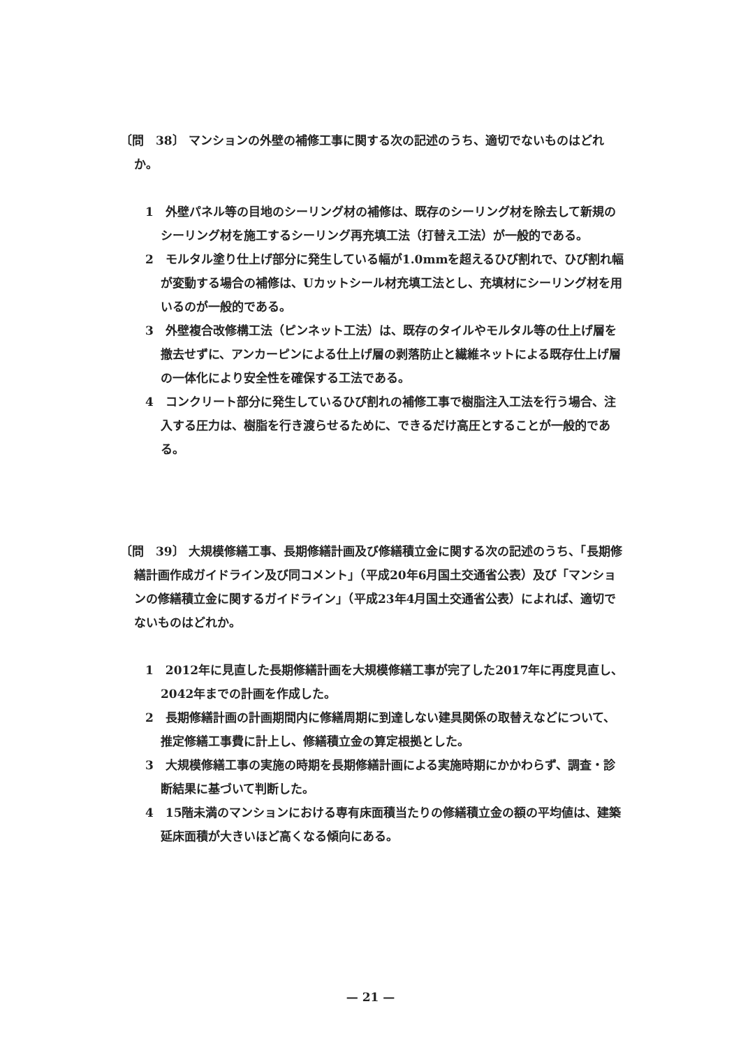〔問　38〕 マンションの外壁の補修工事に関する次の記述のうち、適切でないものはどれか。
1　外壁パネル等の目地のシーリング材の補修は、既存のシーリング材を除去して新規のシーリング材を施工するシーリング再充填工法（打替え工法）が一般的である。
2　モルタル塗り仕上げ部分に発生している幅が1.0mmを超えるひび割れで、ひび割れ幅が変動する場合の補修は、Uカットシール材充填工法とし、充填材にシーリング材を用いるのが一般的である。
3　外壁複合改修構工法（ピンネット工法）は、既存のタイルやモルタル等の仕上げ層を撤去せずに、アンカーピンによる仕上げ層の剥落防止と繊維ネットによる既存仕上げ層の一体化により安全性を確保する工法である。
4　コンクリート部分に発生しているひび割れの補修工事で樹脂注入工法を行う場合、注入する圧力は、樹脂を行き渡らせるために、できるだけ高圧とすることが一般的である。
〔問　39〕 大規模修繕工事、長期修繕計画及び修繕積立金に関する次の記述のうち、「長期修繕計画作成ガイドライン及び同コメント」（平成20年6月国土交通省公表）及び「マンションの修繕積立金に関するガイドライン」（平成23年4月国土交通省公表）によれば、適切でないものはどれか。
1　2012年に見直した長期修繕計画を大規模修繕工事が完了した2017年に再度見直し、2042年までの計画を作成した。
2　長期修繕計画の計画期間内に修繕周期に到達しない建具関係の取替えなどについて、推定修繕工事費に計上し、修繕積立金の算定根拠とした。
3　大規模修繕工事の実施の時期を長期修繕計画による実施時期にかかわらず、調査・診断結果に基づいて判断した。
4　15階未満のマンションにおける専有床面積当たりの修繕積立金の額の平均値は、建築延床面積が大きいほど高くなる傾向にある。
— 21 —